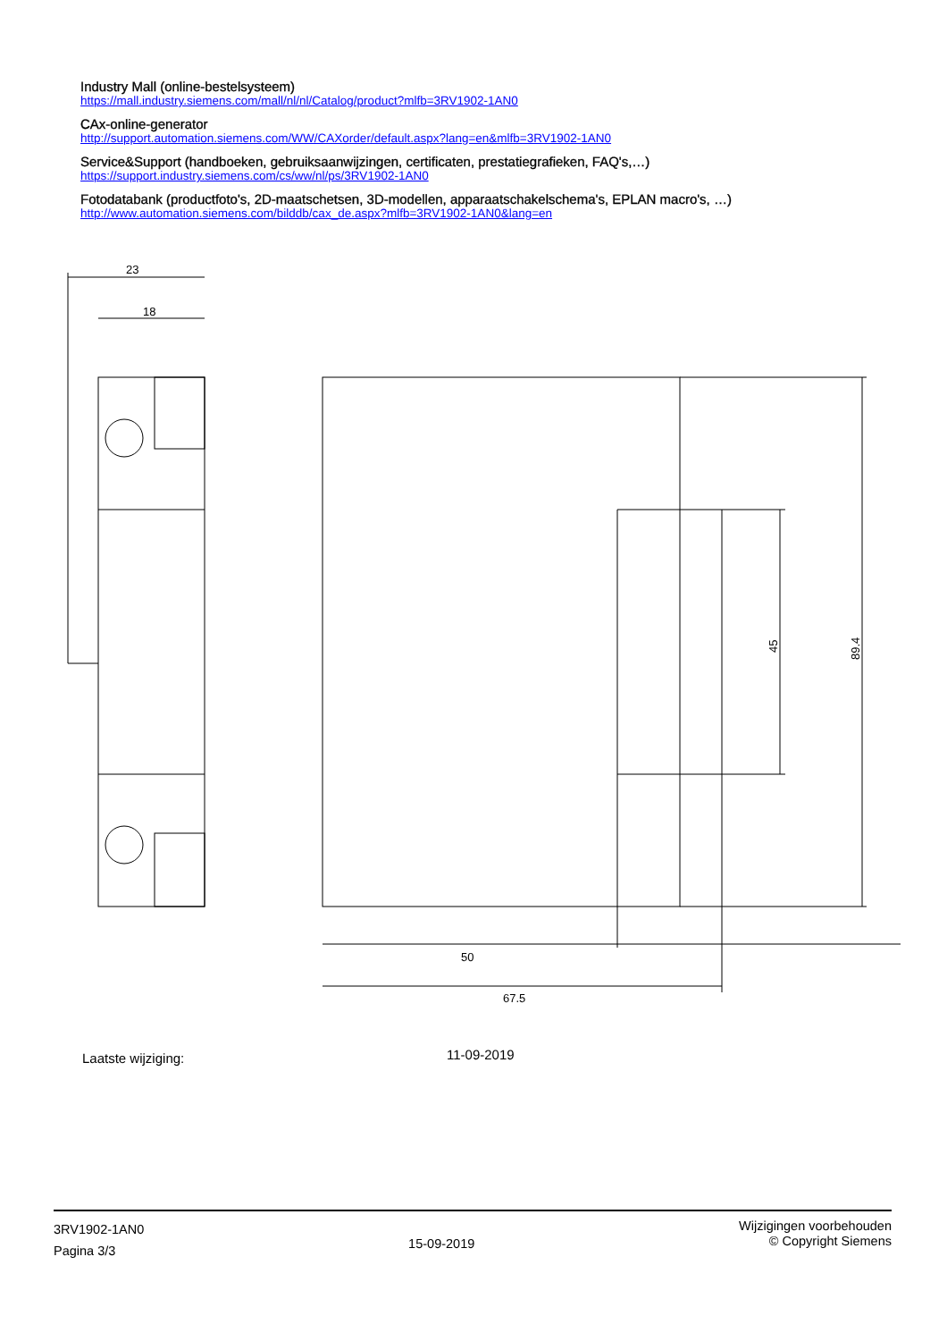Industry Mall (online-bestelsysteem)
https://mall.industry.siemens.com/mall/nl/nl/Catalog/product?mlfb=3RV1902-1AN0
CAx-online-generator
http://support.automation.siemens.com/WW/CAXorder/default.aspx?lang=en&mlfb=3RV1902-1AN0
Service&Support (handboeken, gebruiksaanwijzingen, certificaten, prestatiegrafieken, FAQ's,…)
https://support.industry.siemens.com/cs/ww/nl/ps/3RV1902-1AN0
Fotodatabank (productfoto's, 2D-maatschetsen, 3D-modellen, apparaatschakelschema's, EPLAN macro's, …)
http://www.automation.siemens.com/bilddb/cax_de.aspx?mlfb=3RV1902-1AN0&lang=en
23
18
50
67.5
45
89.4
Laatste wijziging: 11-09-2019
3RV1902-1AN0
Pagina 3/3
15-09-2019
Wijzigingen voorbehouden
© Copyright Siemens